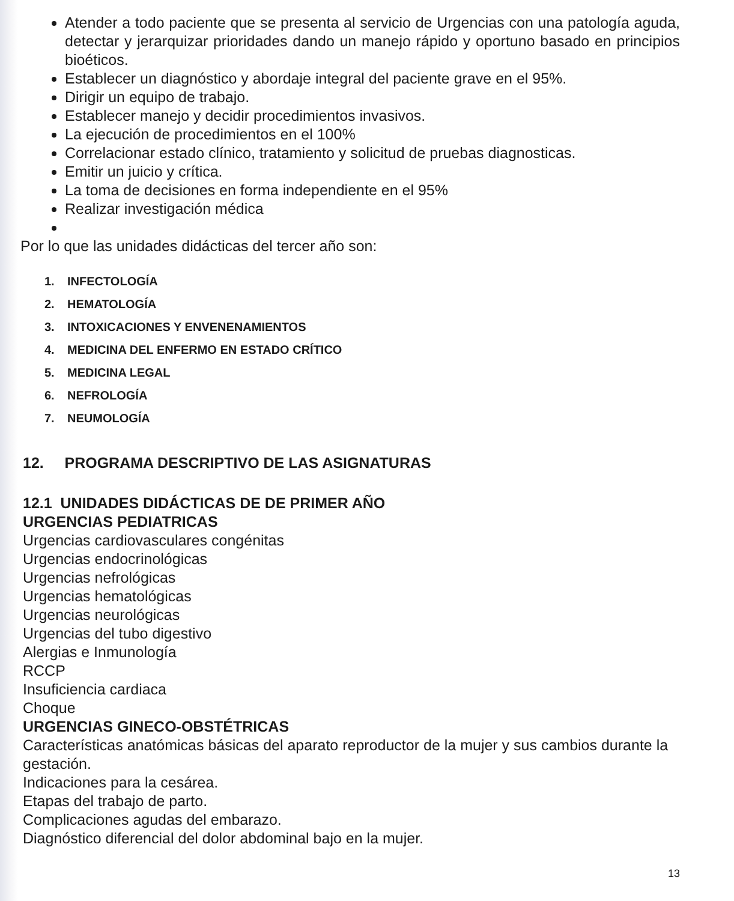Atender a todo paciente que se presenta al servicio de Urgencias con una patología aguda, detectar y jerarquizar prioridades dando un manejo rápido y oportuno basado en principios bioéticos.
Establecer un diagnóstico y abordaje integral del paciente grave en el 95%.
Dirigir un equipo de trabajo.
Establecer manejo y decidir procedimientos invasivos.
La ejecución de procedimientos en el 100%
Correlacionar estado clínico, tratamiento y solicitud de pruebas diagnosticas.
Emitir un juicio y crítica.
La toma de decisiones en forma independiente en el 95%
Realizar investigación médica
Por lo que las unidades didácticas del tercer año son:
1. INFECTOLOGÍA
2. HEMATOLOGÍA
3. INTOXICACIONES Y ENVENENAMIENTOS
4. MEDICINA DEL ENFERMO EN ESTADO CRÍTICO
5. MEDICINA LEGAL
6. NEFROLOGÍA
7. NEUMOLOGÍA
12. PROGRAMA DESCRIPTIVO DE LAS ASIGNATURAS
12.1 UNIDADES DIDÁCTICAS DE DE PRIMER AÑO
URGENCIAS PEDIATRICAS
Urgencias cardiovasculares congénitas
Urgencias endocrinológicas
Urgencias nefrológicas
Urgencias hematológicas
Urgencias neurológicas
Urgencias del tubo digestivo
Alergias e Inmunología
RCCP
Insuficiencia cardiaca
Choque
URGENCIAS GINECO-OBSTÉTRICAS
Características anatómicas básicas del aparato reproductor de la mujer y sus cambios durante la gestación.
Indicaciones para la cesárea.
Etapas del trabajo de parto.
Complicaciones agudas del embarazo.
Diagnóstico diferencial del dolor abdominal bajo en la mujer.
13